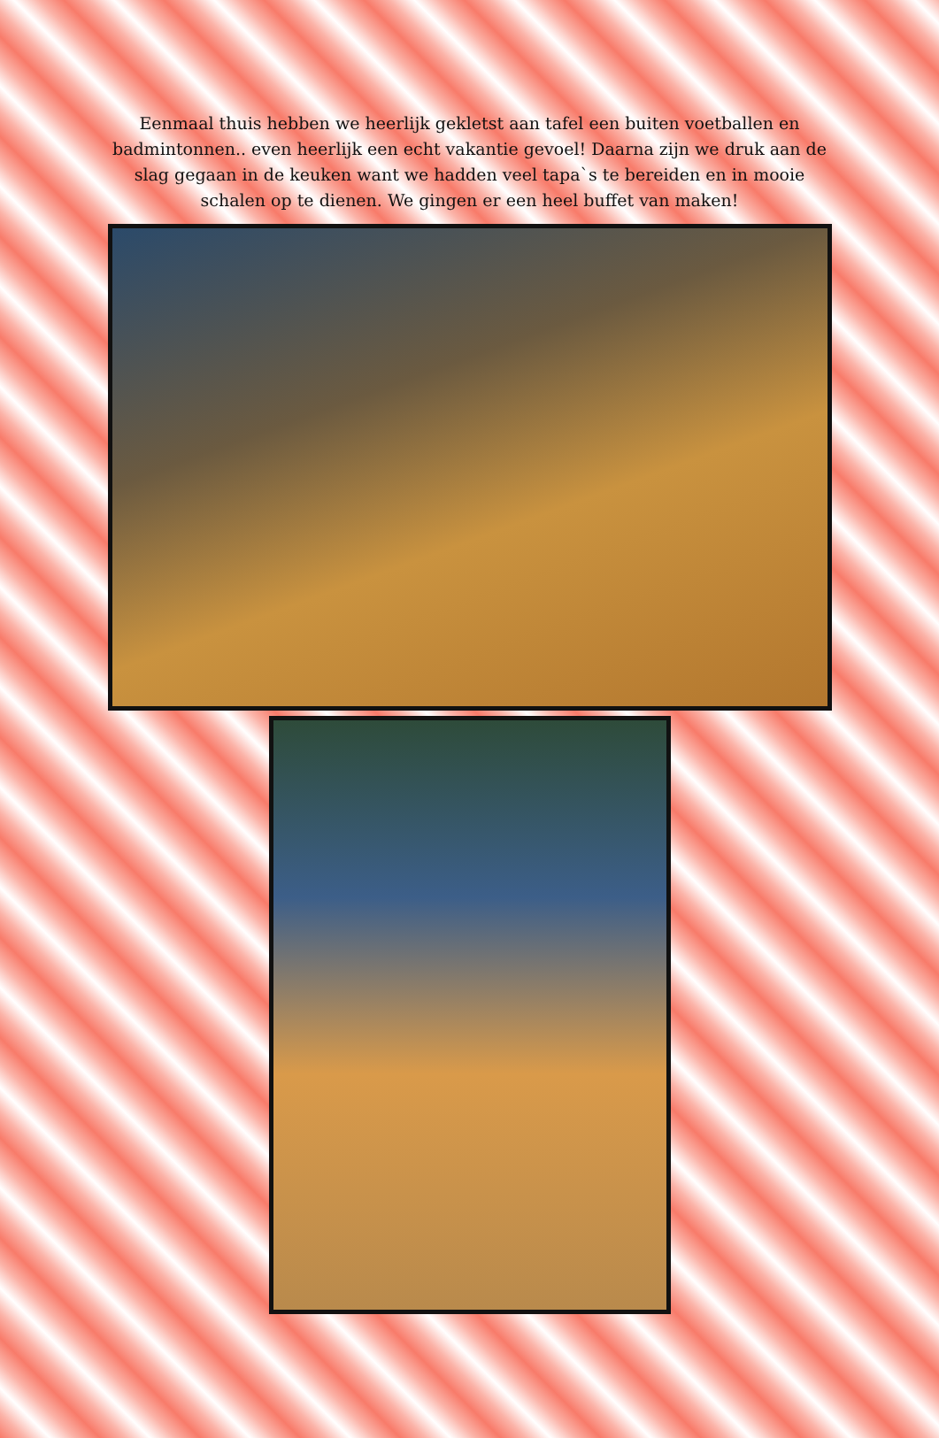Eenmaal thuis hebben we heerlijk gekletst aan tafel een buiten voetballen en badmintonnen.. even heerlijk een echt vakantie gevoel! Daarna zijn we druk aan de slag gegaan in de keuken want we hadden veel tapa`s te bereiden en in mooie schalen op te dienen. We gingen er een heel buffet van maken!